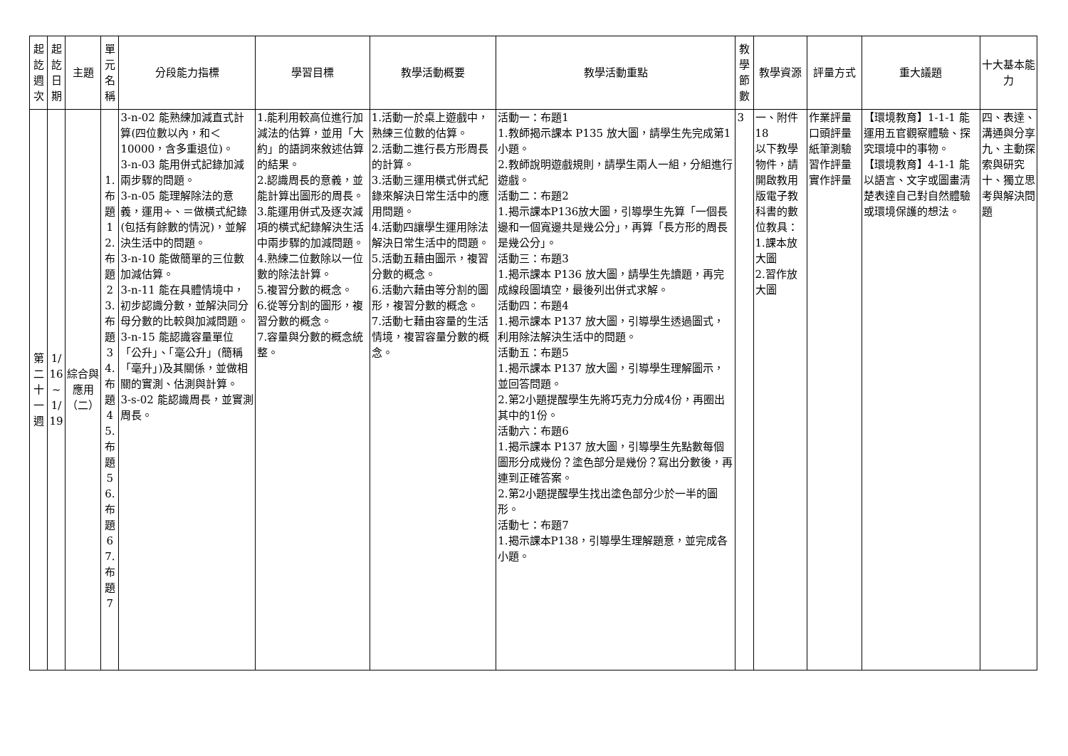| 起訖週次 | 起訖日期 | 主題 | 單元名稱 | 分段能力指標 | 學習目標 | 教學活動概要 | 教學活動重點 | 教學節數 | 教學資源 | 評量方式 | 重大議題 | 十大基本能力 |
| --- | --- | --- | --- | --- | --- | --- | --- | --- | --- | --- | --- | --- |
| 第二十一週 | 1/16~1/19 | 綜合與應用（二） | 1.布題1 2.布題2 3.布題3 4.布題4 5.布題5 6.布題6 7.布題7 | 3-n-02 能熟練加減直式計算(四位數以內，和＜10000，含多重退位)。 3-n-03 能用併式記錄加減兩步驟的問題。 3-n-05 能理解除法的意義，運用÷、＝做橫式紀錄(包括有餘數的情況)，並解決生活中的問題。 3-n-10 能做簡單的三位數加減估算。 3-n-11 能在具體情境中，初步認識分數，並解決同分母分數的比較與加減問題。 3-n-15 能認識容量單位「公升」、「毫公升」(簡稱「毫升」)及其關係，並做相關的實測、估測與計算。 3-s-02 能認識周長，並實測周長。 | 1.能利用較高位進行加減法的估算，並用「大約」的語詞來敘述估算的結果。 2.認識周長的意義，並能計算出圖形的周長。 3.能運用併式及逐次減項的橫式紀錄解決生活中兩步驟的加減問題。 4.熟練二位數除以一位數的除法計算。 5.複習分數的概念。 6.從等分割的圖形，複習分數的概念。 7.容量與分數的概念統整。 | 1.活動一於桌上遊戲中，熟練三位數的估算。 2.活動二進行長方形周長的計算。 3.活動三運用橫式併式紀錄來解決日常生活中的應用問題。 4.活動四讓學生運用除法解決日常生活中的問題。 5.活動五藉由圖示，複習分數的概念。 6.活動六藉由等分割的圖形，複習分數的概念。 7.活動七藉由容量的生活情境，複習容量分數的概念。 | 活動一：布題1 1.教師揭示課本 P135 放大圖，請學生先完成第1小題。 2.教師說明遊戲規則，請學生兩人一組，分組進行遊戲。 活動二：布題2 1.揭示課本P136放大圖，引導學生先算「一個長邊和一個寬邊共是幾公分」，再算「長方形的周長是幾公分」。 活動三：布題3 1.揭示課本 P136 放大圖，請學生先讀題，再完成線段圖填空，最後列出併式求解。 活動四：布題4 1.揭示課本 P137 放大圖，引導學生透過圖式，利用除法解決生活中的問題。 活動五：布題5 1.揭示課本 P137 放大圖，引導學生理解圖示，並回答問題。 2.第2小題提醒學生先將巧克力分成4份，再圈出其中的1份。 活動六：布題6 1.揭示課本 P137 放大圖，引導學生先點數每個圖形分成幾份？塗色部分是幾份？寫出分數後，再連到正確答案。 2.第2小題提醒學生找出塗色部分少於一半的圖形。 活動七：布題7 1.揭示課本P138，引導學生理解題意，並完成各小題。 | 3 | 一、附件18 以下教學物件，請開啟教用版電子教科書的數位教具： 1.課本放大圖 2.習作放大圖 | 作業評量 口頭評量 紙筆測驗 習作評量 實作評量 | 【環境教育】1-1-1 能運用五官觀察體驗、探究環境中的事物。 【環境教育】4-1-1 能以語言、文字或圖畫清楚表達自己對自然體驗或環境保護的想法。 | 四、表達、溝通與分享 九、主動探索與研究 十、獨立思考與解決問題 |